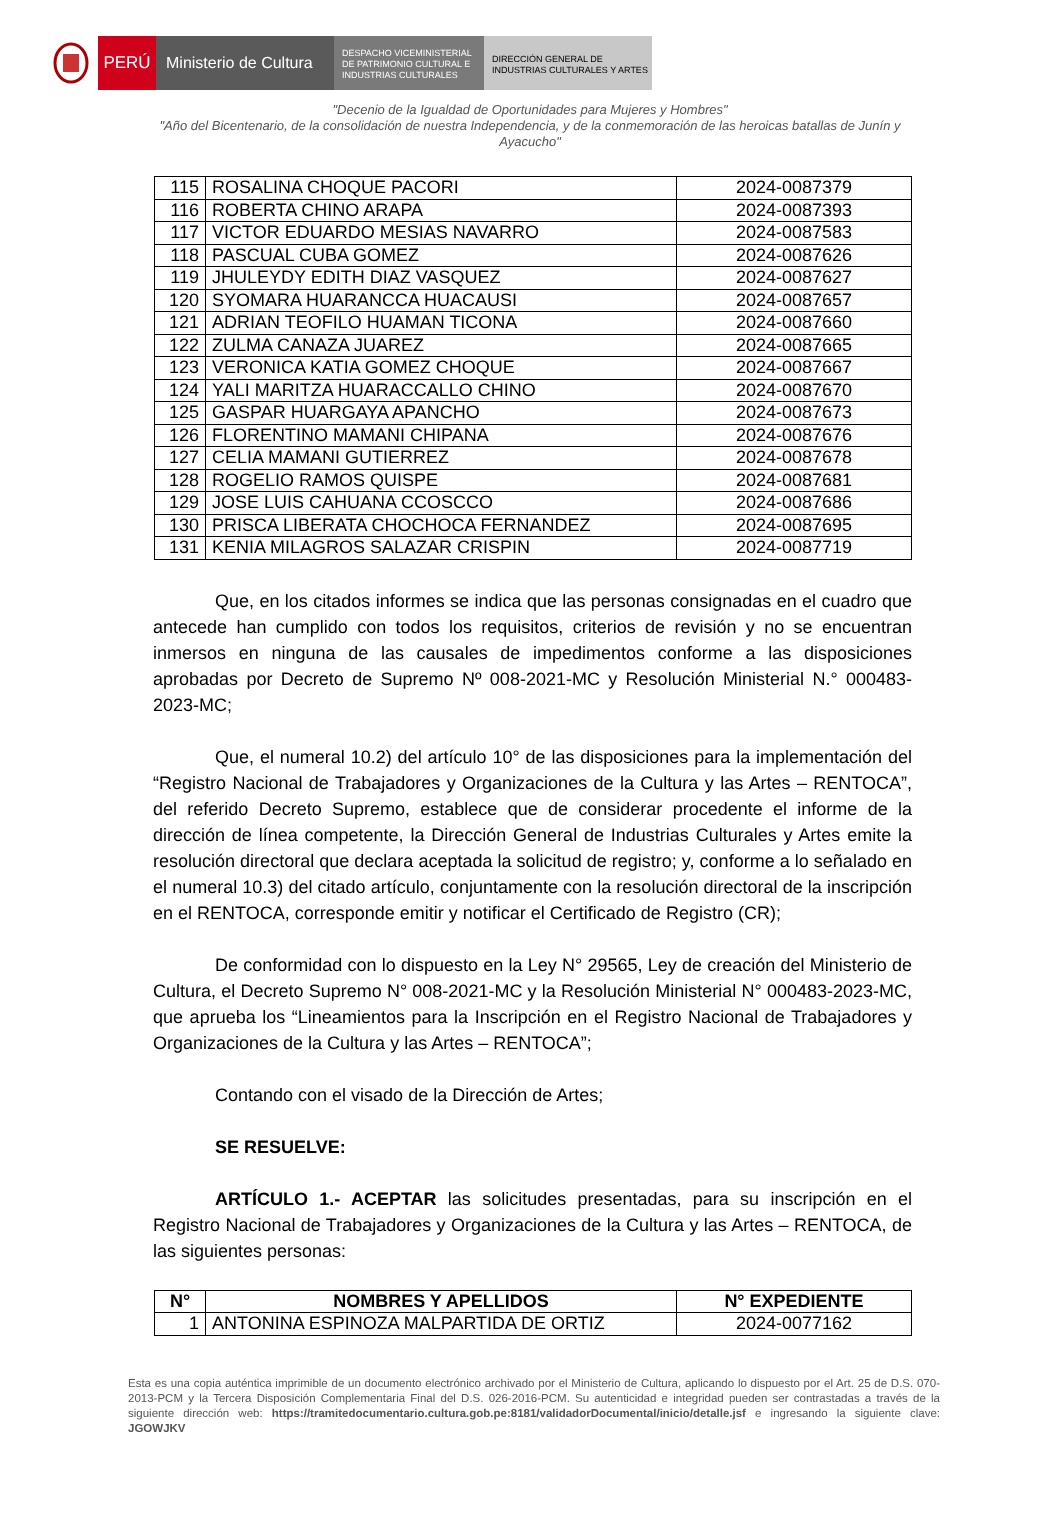PERÚ Ministerio de Cultura
DESPACHO VICEMINISTERIAL DE PATRIMONIO CULTURAL E INDUSTRIAS CULTURALES
DIRECCIÓN GENERAL DE INDUSTRIAS CULTURALES Y ARTES
"Decenio de la Igualdad de Oportunidades para Mujeres y Hombres"
"Año del Bicentenario, de la consolidación de nuestra Independencia, y de la conmemoración de las heroicas batallas de Junín y Ayacucho"
| 115 | ROSALINA CHOQUE PACORI | 2024-0087379 |
| 116 | ROBERTA CHINO ARAPA | 2024-0087393 |
| 117 | VICTOR EDUARDO MESIAS NAVARRO | 2024-0087583 |
| 118 | PASCUAL CUBA GOMEZ | 2024-0087626 |
| 119 | JHULEYDY EDITH DIAZ VASQUEZ | 2024-0087627 |
| 120 | SYOMARA HUARANCCA HUACAUSI | 2024-0087657 |
| 121 | ADRIAN TEOFILO HUAMAN TICONA | 2024-0087660 |
| 122 | ZULMA CANAZA JUAREZ | 2024-0087665 |
| 123 | VERONICA KATIA GOMEZ CHOQUE | 2024-0087667 |
| 124 | YALI MARITZA HUARACCALLO CHINO | 2024-0087670 |
| 125 | GASPAR HUARGAYA APANCHO | 2024-0087673 |
| 126 | FLORENTINO MAMANI CHIPANA | 2024-0087676 |
| 127 | CELIA MAMANI GUTIERREZ | 2024-0087678 |
| 128 | ROGELIO RAMOS QUISPE | 2024-0087681 |
| 129 | JOSE LUIS CAHUANA CCOSCCO | 2024-0087686 |
| 130 | PRISCA LIBERATA CHOCHOCA FERNANDEZ | 2024-0087695 |
| 131 | KENIA MILAGROS SALAZAR CRISPIN | 2024-0087719 |
Que, en los citados informes se indica que las personas consignadas en el cuadro que antecede han cumplido con todos los requisitos, criterios de revisión y no se encuentran inmersos en ninguna de las causales de impedimentos conforme a las disposiciones aprobadas por Decreto de Supremo Nº 008-2021-MC y Resolución Ministerial N.° 000483-2023-MC;
Que, el numeral 10.2) del artículo 10° de las disposiciones para la implementación del “Registro Nacional de Trabajadores y Organizaciones de la Cultura y las Artes – RENTOCA”, del referido Decreto Supremo, establece que de considerar procedente el informe de la dirección de línea competente, la Dirección General de Industrias Culturales y Artes emite la resolución directoral que declara aceptada la solicitud de registro; y, conforme a lo señalado en el numeral 10.3) del citado artículo, conjuntamente con la resolución directoral de la inscripción en el RENTOCA, corresponde emitir y notificar el Certificado de Registro (CR);
De conformidad con lo dispuesto en la Ley N° 29565, Ley de creación del Ministerio de Cultura, el Decreto Supremo N° 008-2021-MC y la Resolución Ministerial N° 000483-2023-MC, que aprueba los “Lineamientos para la Inscripción en el Registro Nacional de Trabajadores y Organizaciones de la Cultura y las Artes – RENTOCA”;
Contando con el visado de la Dirección de Artes;
SE RESUELVE:
ARTÍCULO 1.- ACEPTAR las solicitudes presentadas, para su inscripción en el Registro Nacional de Trabajadores y Organizaciones de la Cultura y las Artes – RENTOCA, de las siguientes personas:
| N° | NOMBRES Y APELLIDOS | N° EXPEDIENTE |
| --- | --- | --- |
| 1 | ANTONINA ESPINOZA MALPARTIDA DE ORTIZ | 2024-0077162 |
Esta es una copia auténtica imprimible de un documento electrónico archivado por el Ministerio de Cultura, aplicando lo dispuesto por el Art. 25 de D.S. 070-2013-PCM y la Tercera Disposición Complementaria Final del D.S. 026-2016-PCM. Su autenticidad e integridad pueden ser contrastadas a través de la siguiente dirección web: https://tramitedocumentario.cultura.gob.pe:8181/validadorDocumental/inicio/detalle.jsf e ingresando la siguiente clave: JGOWJKV